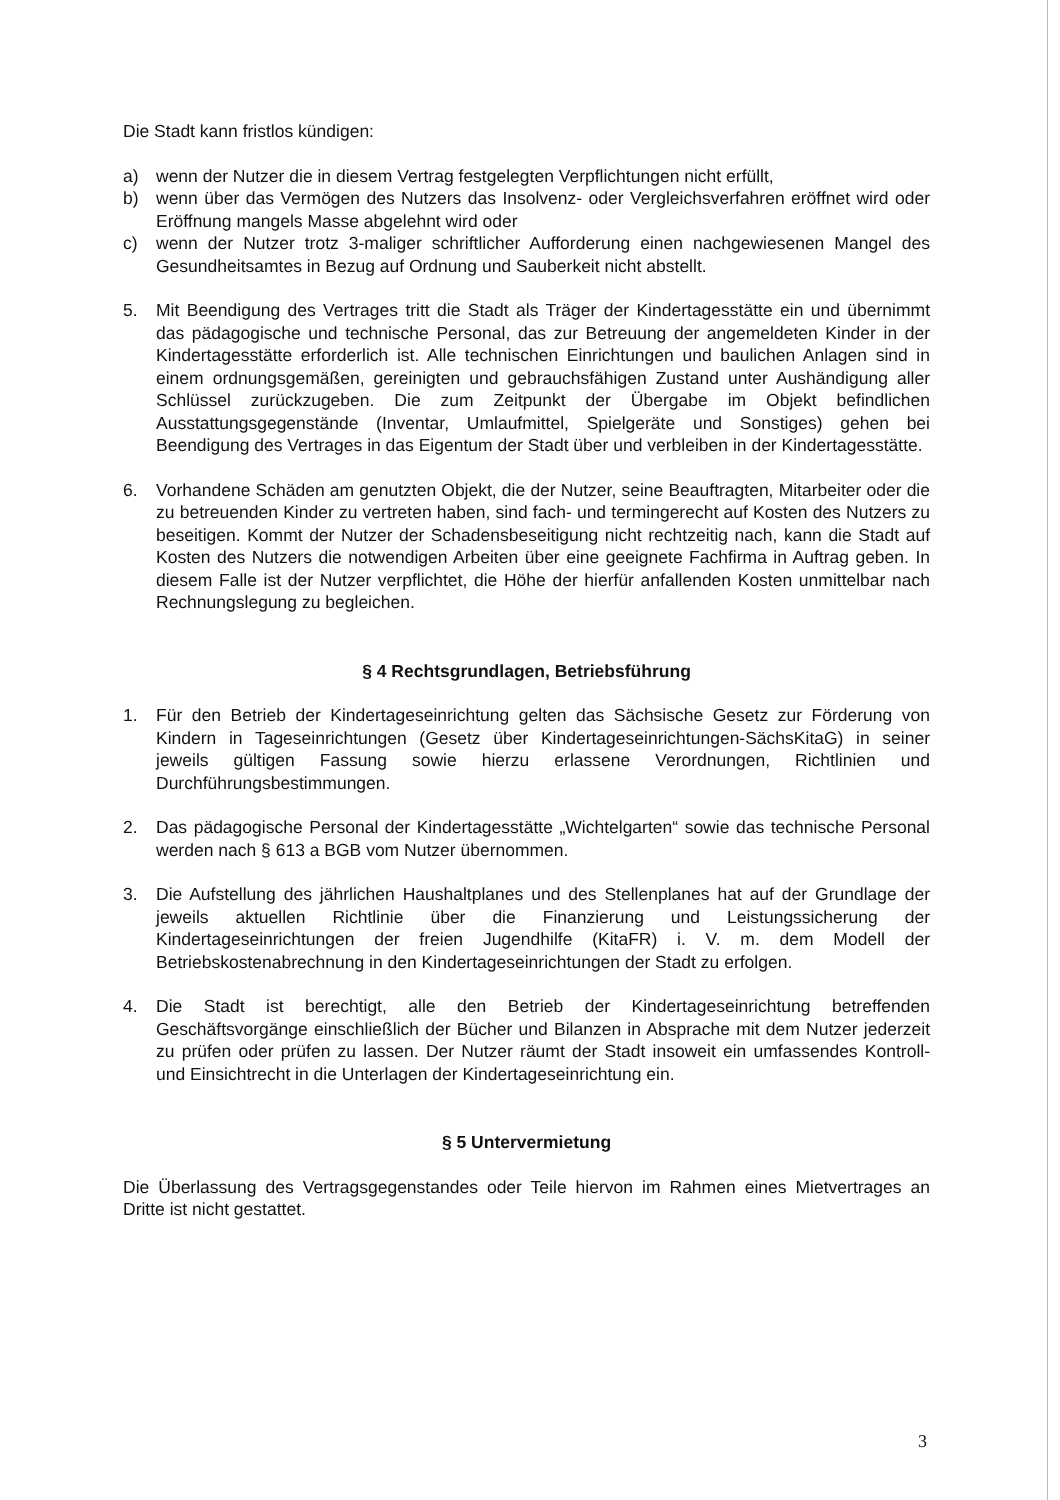Die Stadt kann fristlos kündigen:
a) wenn der Nutzer die in diesem Vertrag festgelegten Verpflichtungen nicht erfüllt,
b) wenn über das Vermögen des Nutzers das Insolvenz- oder Vergleichsverfahren eröffnet wird oder Eröffnung mangels Masse abgelehnt wird oder
c) wenn der Nutzer trotz 3-maliger schriftlicher Aufforderung einen nachgewiesenen Mangel des Gesundheitsamtes in Bezug auf Ordnung und Sauberkeit nicht abstellt.
5. Mit Beendigung des Vertrages tritt die Stadt als Träger der Kindertagesstätte ein und übernimmt das pädagogische und technische Personal, das zur Betreuung der angemeldeten Kinder in der Kindertagesstätte erforderlich ist. Alle technischen Einrichtungen und baulichen Anlagen sind in einem ordnungsgemäßen, gereinigten und gebrauchsfähigen Zustand unter Aushändigung aller Schlüssel zurückzugeben. Die zum Zeitpunkt der Übergabe im Objekt befindlichen Ausstattungsgegenstände (Inventar, Umlaufmittel, Spielgeräte und Sonstiges) gehen bei Beendigung des Vertrages in das Eigentum der Stadt über und verbleiben in der Kindertagesstätte.
6. Vorhandene Schäden am genutzten Objekt, die der Nutzer, seine Beauftragten, Mitarbeiter oder die zu betreuenden Kinder zu vertreten haben, sind fach- und termingerecht auf Kosten des Nutzers zu beseitigen. Kommt der Nutzer der Schadensbeseitigung nicht rechtzeitig nach, kann die Stadt auf Kosten des Nutzers die notwendigen Arbeiten über eine geeignete Fachfirma in Auftrag geben. In diesem Falle ist der Nutzer verpflichtet, die Höhe der hierfür anfallenden Kosten unmittelbar nach Rechnungslegung zu begleichen.
§ 4 Rechtsgrundlagen, Betriebsführung
1. Für den Betrieb der Kindertageseinrichtung gelten das Sächsische Gesetz zur Förderung von Kindern in Tageseinrichtungen (Gesetz über Kindertageseinrichtungen-SächsKitaG) in seiner jeweils gültigen Fassung sowie hierzu erlassene Verordnungen, Richtlinien und Durchführungsbestimmungen.
2. Das pädagogische Personal der Kindertagesstätte „Wichtelgarten“ sowie das technische Personal werden nach § 613 a BGB vom Nutzer übernommen.
3. Die Aufstellung des jährlichen Haushaltplanes und des Stellenplanes hat auf der Grundlage der jeweils aktuellen Richtlinie über die Finanzierung und Leistungssicherung der Kindertageseinrichtungen der freien Jugendhilfe (KitaFR) i. V. m. dem Modell der Betriebskostenabrechnung in den Kindertageseinrichtungen der Stadt zu erfolgen.
4. Die Stadt ist berechtigt, alle den Betrieb der Kindertageseinrichtung betreffenden Geschäftsvorgänge einschließlich der Bücher und Bilanzen in Absprache mit dem Nutzer jederzeit zu prüfen oder prüfen zu lassen. Der Nutzer räumt der Stadt insoweit ein umfassendes Kontroll- und Einsichtrecht in die Unterlagen der Kindertageseinrichtung ein.
§ 5 Untervermietung
Die Überlassung des Vertragsgegenstandes oder Teile hiervon im Rahmen eines Mietvertrages an Dritte ist nicht gestattet.
3